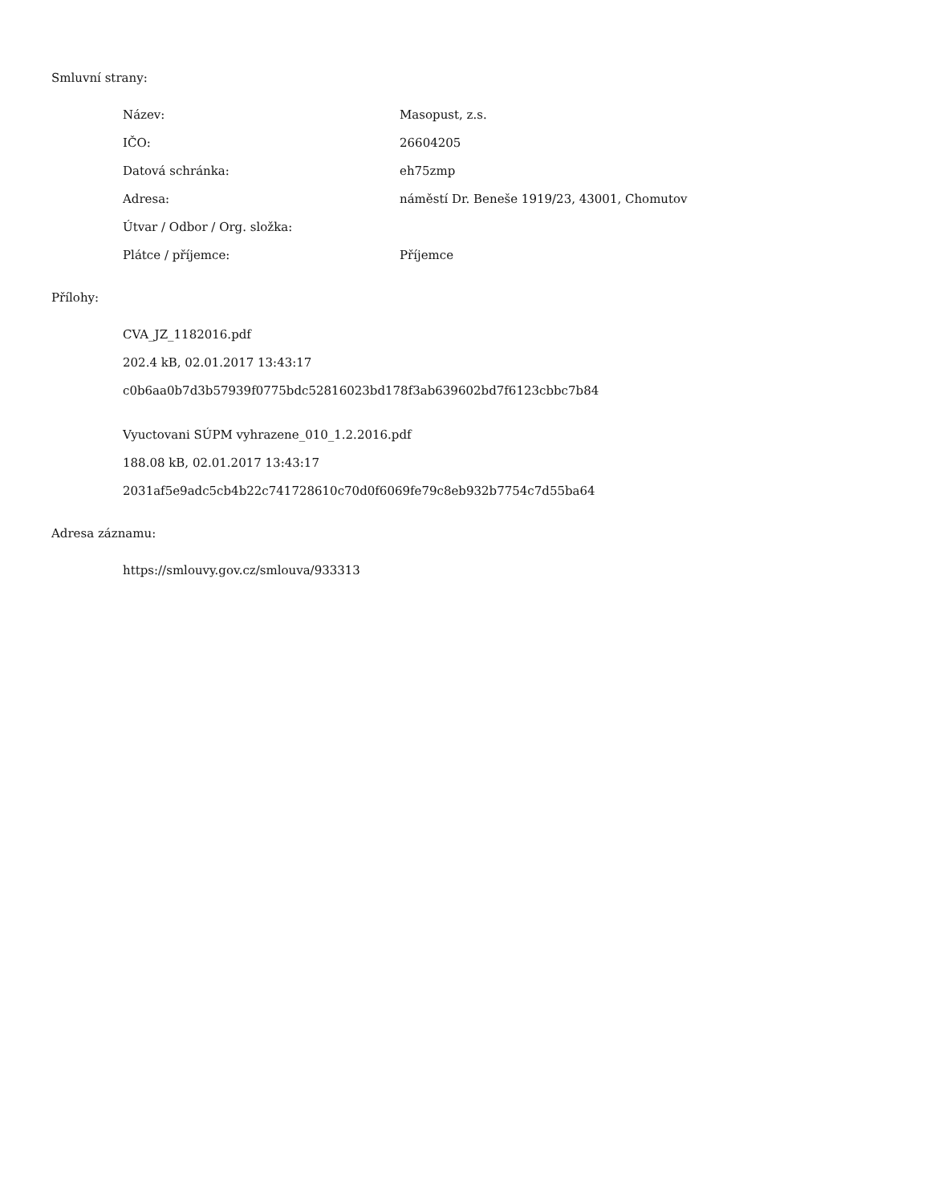Smluvní strany:
| Název: | Masopust, z.s. |
| IČO: | 26604205 |
| Datová schránka: | eh75zmp |
| Adresa: | náměstí Dr. Beneše 1919/23, 43001, Chomutov |
| Útvar / Odbor / Org. složka: | |
| Plátce / příjemce: | Příjemce |
Přílohy:
CVA_JZ_1182016.pdf
202.4 kB, 02.01.2017 13:43:17
c0b6aa0b7d3b57939f0775bdc52816023bd178f3ab639602bd7f6123cbbc7b84
Vyuctovani SÚPM vyhrazene_010_1.2.2016.pdf
188.08 kB, 02.01.2017 13:43:17
2031af5e9adc5cb4b22c741728610c70d0f6069fe79c8eb932b7754c7d55ba64
Adresa záznamu:
https://smlouvy.gov.cz/smlouva/933313